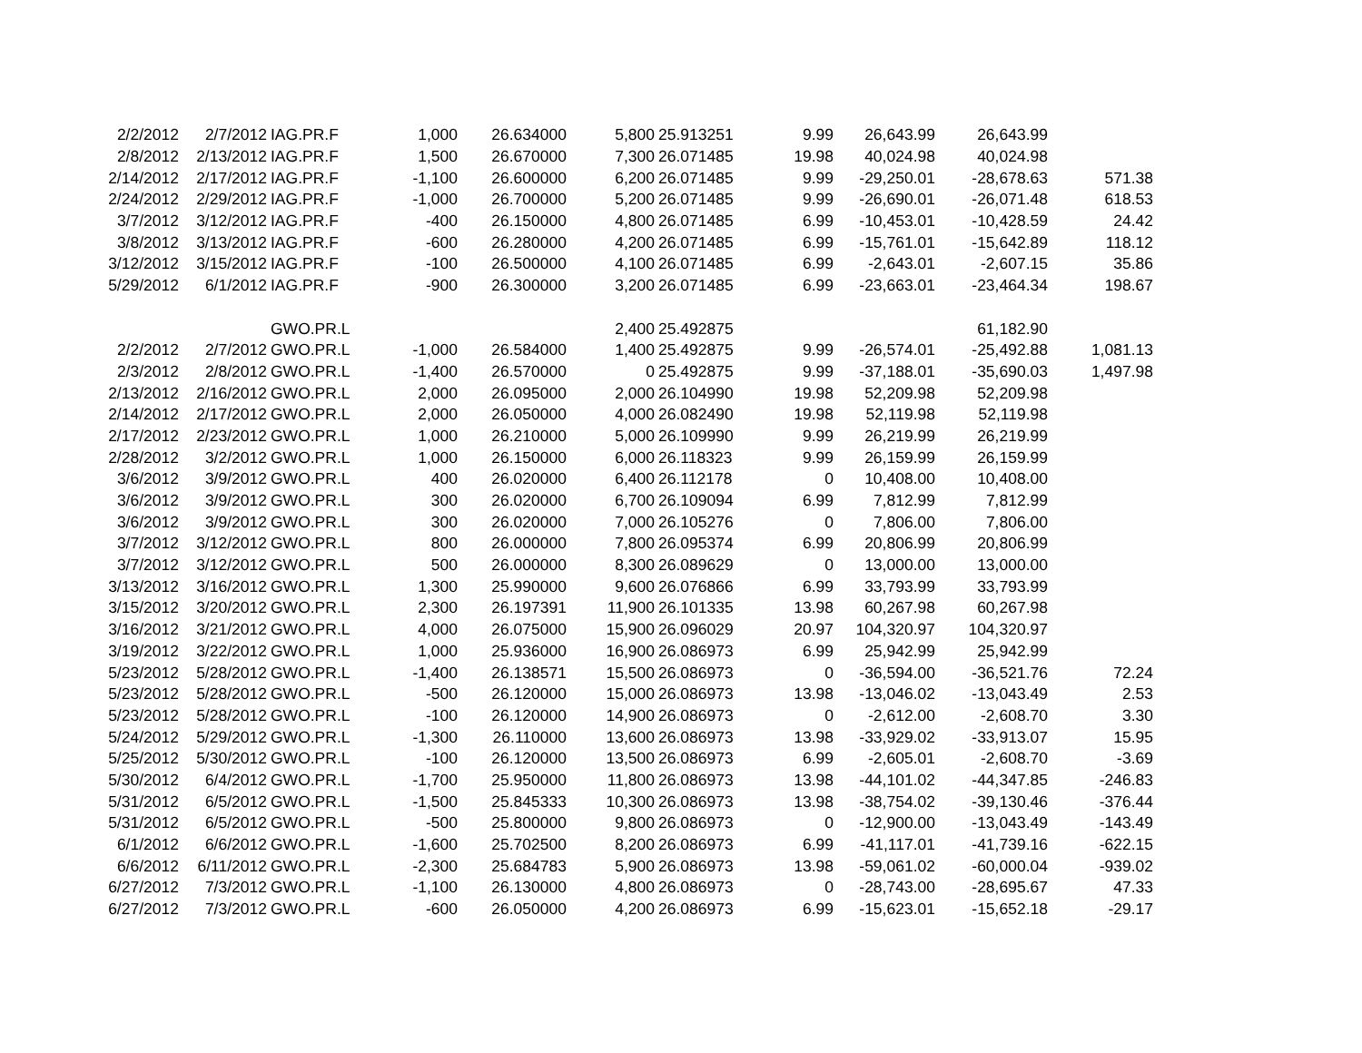| 2/2/2012 | 2/7/2012 | IAG.PR.F | 1,000 | 26.634000 | 5,800 | 25.913251 | 9.99 | 26,643.99 | 26,643.99 | |
| 2/8/2012 | 2/13/2012 | IAG.PR.F | 1,500 | 26.670000 | 7,300 | 26.071485 | 19.98 | 40,024.98 | 40,024.98 | |
| 2/14/2012 | 2/17/2012 | IAG.PR.F | -1,100 | 26.600000 | 6,200 | 26.071485 | 9.99 | -29,250.01 | -28,678.63 | 571.38 |
| 2/24/2012 | 2/29/2012 | IAG.PR.F | -1,000 | 26.700000 | 5,200 | 26.071485 | 9.99 | -26,690.01 | -26,071.48 | 618.53 |
| 3/7/2012 | 3/12/2012 | IAG.PR.F | -400 | 26.150000 | 4,800 | 26.071485 | 6.99 | -10,453.01 | -10,428.59 | 24.42 |
| 3/8/2012 | 3/13/2012 | IAG.PR.F | -600 | 26.280000 | 4,200 | 26.071485 | 6.99 | -15,761.01 | -15,642.89 | 118.12 |
| 3/12/2012 | 3/15/2012 | IAG.PR.F | -100 | 26.500000 | 4,100 | 26.071485 | 6.99 | -2,643.01 | -2,607.15 | 35.86 |
| 5/29/2012 | 6/1/2012 | IAG.PR.F | -900 | 26.300000 | 3,200 | 26.071485 | 6.99 | -23,663.01 | -23,464.34 | 198.67 |
| | | GWO.PR.L | | | 2,400 | 25.492875 | | | 61,182.90 | |
| 2/2/2012 | 2/7/2012 | GWO.PR.L | -1,000 | 26.584000 | 1,400 | 25.492875 | 9.99 | -26,574.01 | -25,492.88 | 1,081.13 |
| 2/3/2012 | 2/8/2012 | GWO.PR.L | -1,400 | 26.570000 | 0 | 25.492875 | 9.99 | -37,188.01 | -35,690.03 | 1,497.98 |
| 2/13/2012 | 2/16/2012 | GWO.PR.L | 2,000 | 26.095000 | 2,000 | 26.104990 | 19.98 | 52,209.98 | 52,209.98 | |
| 2/14/2012 | 2/17/2012 | GWO.PR.L | 2,000 | 26.050000 | 4,000 | 26.082490 | 19.98 | 52,119.98 | 52,119.98 | |
| 2/17/2012 | 2/23/2012 | GWO.PR.L | 1,000 | 26.210000 | 5,000 | 26.109990 | 9.99 | 26,219.99 | 26,219.99 | |
| 2/28/2012 | 3/2/2012 | GWO.PR.L | 1,000 | 26.150000 | 6,000 | 26.118323 | 9.99 | 26,159.99 | 26,159.99 | |
| 3/6/2012 | 3/9/2012 | GWO.PR.L | 400 | 26.020000 | 6,400 | 26.112178 | 0 | 10,408.00 | 10,408.00 | |
| 3/6/2012 | 3/9/2012 | GWO.PR.L | 300 | 26.020000 | 6,700 | 26.109094 | 6.99 | 7,812.99 | 7,812.99 | |
| 3/6/2012 | 3/9/2012 | GWO.PR.L | 300 | 26.020000 | 7,000 | 26.105276 | 0 | 7,806.00 | 7,806.00 | |
| 3/7/2012 | 3/12/2012 | GWO.PR.L | 800 | 26.000000 | 7,800 | 26.095374 | 6.99 | 20,806.99 | 20,806.99 | |
| 3/7/2012 | 3/12/2012 | GWO.PR.L | 500 | 26.000000 | 8,300 | 26.089629 | 0 | 13,000.00 | 13,000.00 | |
| 3/13/2012 | 3/16/2012 | GWO.PR.L | 1,300 | 25.990000 | 9,600 | 26.076866 | 6.99 | 33,793.99 | 33,793.99 | |
| 3/15/2012 | 3/20/2012 | GWO.PR.L | 2,300 | 26.197391 | 11,900 | 26.101335 | 13.98 | 60,267.98 | 60,267.98 | |
| 3/16/2012 | 3/21/2012 | GWO.PR.L | 4,000 | 26.075000 | 15,900 | 26.096029 | 20.97 | 104,320.97 | 104,320.97 | |
| 3/19/2012 | 3/22/2012 | GWO.PR.L | 1,000 | 25.936000 | 16,900 | 26.086973 | 6.99 | 25,942.99 | 25,942.99 | |
| 5/23/2012 | 5/28/2012 | GWO.PR.L | -1,400 | 26.138571 | 15,500 | 26.086973 | 0 | -36,594.00 | -36,521.76 | 72.24 |
| 5/23/2012 | 5/28/2012 | GWO.PR.L | -500 | 26.120000 | 15,000 | 26.086973 | 13.98 | -13,046.02 | -13,043.49 | 2.53 |
| 5/23/2012 | 5/28/2012 | GWO.PR.L | -100 | 26.120000 | 14,900 | 26.086973 | 0 | -2,612.00 | -2,608.70 | 3.30 |
| 5/24/2012 | 5/29/2012 | GWO.PR.L | -1,300 | 26.110000 | 13,600 | 26.086973 | 13.98 | -33,929.02 | -33,913.07 | 15.95 |
| 5/25/2012 | 5/30/2012 | GWO.PR.L | -100 | 26.120000 | 13,500 | 26.086973 | 6.99 | -2,605.01 | -2,608.70 | -3.69 |
| 5/30/2012 | 6/4/2012 | GWO.PR.L | -1,700 | 25.950000 | 11,800 | 26.086973 | 13.98 | -44,101.02 | -44,347.85 | -246.83 |
| 5/31/2012 | 6/5/2012 | GWO.PR.L | -1,500 | 25.845333 | 10,300 | 26.086973 | 13.98 | -38,754.02 | -39,130.46 | -376.44 |
| 5/31/2012 | 6/5/2012 | GWO.PR.L | -500 | 25.800000 | 9,800 | 26.086973 | 0 | -12,900.00 | -13,043.49 | -143.49 |
| 6/1/2012 | 6/6/2012 | GWO.PR.L | -1,600 | 25.702500 | 8,200 | 26.086973 | 6.99 | -41,117.01 | -41,739.16 | -622.15 |
| 6/6/2012 | 6/11/2012 | GWO.PR.L | -2,300 | 25.684783 | 5,900 | 26.086973 | 13.98 | -59,061.02 | -60,000.04 | -939.02 |
| 6/27/2012 | 7/3/2012 | GWO.PR.L | -1,100 | 26.130000 | 4,800 | 26.086973 | 0 | -28,743.00 | -28,695.67 | 47.33 |
| 6/27/2012 | 7/3/2012 | GWO.PR.L | -600 | 26.050000 | 4,200 | 26.086973 | 6.99 | -15,623.01 | -15,652.18 | -29.17 |